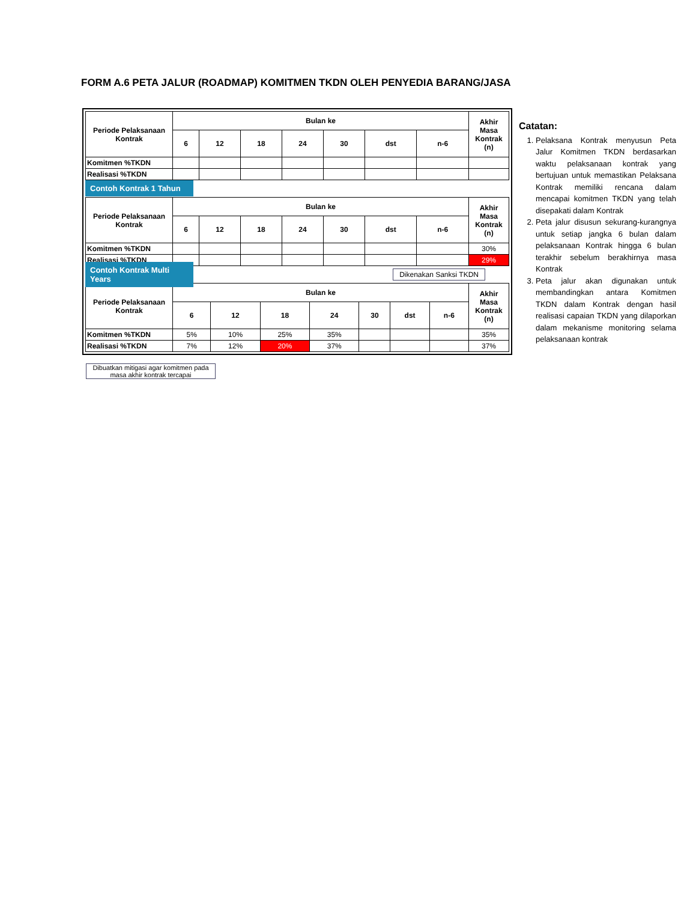FORM A.6 PETA JALUR (ROADMAP) KOMITMEN TKDN OLEH PENYEDIA BARANG/JASA
| Periode Pelaksanaan Kontrak | Bulan ke | | | | | | | Akhir Masa Kontrak (n) |
| --- | --- | --- | --- | --- | --- | --- | --- | --- |
| | 6 | 12 | 18 | 24 | 30 | dst | n-6 | |
| Komitmen %TKDN | | | | | | | | |
| Realisasi %TKDN | | | | | | | | |
Contoh Kontrak 1 Tahun
| Periode Pelaksanaan Kontrak | Bulan ke | | | | | | | Akhir Masa Kontrak (n) |
| --- | --- | --- | --- | --- | --- | --- | --- | --- |
| | 6 | 12 | 18 | 24 | 30 | dst | n-6 | |
| Komitmen %TKDN | | | | | | | | 30% |
| Realisasi %TKDN | | | | | | | | 29% |
Contoh Kontrak Multi Years Dikenakan Sanksi TKDN
| Periode Pelaksanaan Kontrak | Bulan ke | | | | | | | Akhir Masa Kontrak (n) |
| --- | --- | --- | --- | --- | --- | --- | --- | --- |
| | 6 | 12 | 18 | 24 | 30 | dst | n-6 | |
| Komitmen %TKDN | 5% | 10% | 25% | 35% | | | | 35% |
| Realisasi %TKDN | 7% | 12% | 20% | 37% | | | | 37% |
Dibuatkan mitigasi agar komitmen pada masa akhir kontrak tercapai
Catatan:
1. Pelaksana Kontrak menyusun Peta Jalur Komitmen TKDN berdasarkan waktu pelaksanaan kontrak yang bertujuan untuk memastikan Pelaksana Kontrak memiliki rencana dalam mencapai komitmen TKDN yang telah disepakati dalam Kontrak
2. Peta jalur disusun sekurang-kurangnya untuk setiap jangka 6 bulan dalam pelaksanaan Kontrak hingga 6 bulan terakhir sebelum berakhirnya masa Kontrak
3. Peta jalur akan digunakan untuk membandingkan antara Komitmen TKDN dalam Kontrak dengan hasil realisasi capaian TKDN yang dilaporkan dalam mekanisme monitoring selama pelaksanaan kontrak